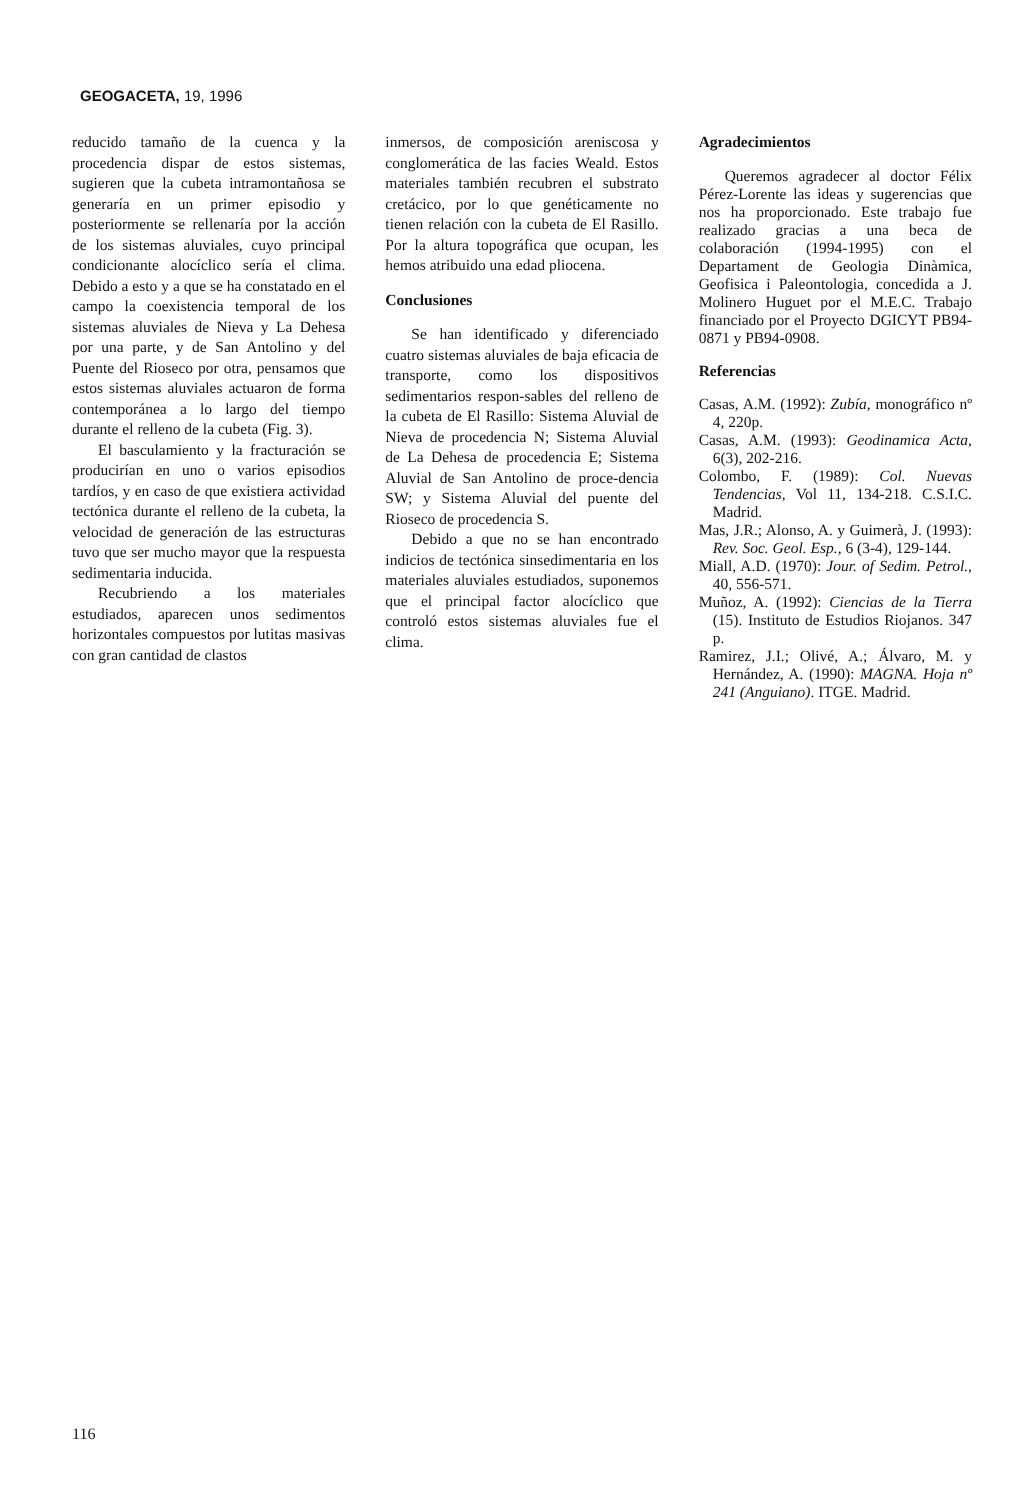GEOGACETA, 19, 1996
reducido tamaño de la cuenca y la procedencia dispar de estos sistemas, sugieren que la cubeta intramontañosa se generaría en un primer episodio y posteriormente se rellenaría por la acción de los sistemas aluviales, cuyo principal condicionante alocíclico sería el clima. Debido a esto y a que se ha constatado en el campo la coexistencia temporal de los sistemas aluviales de Nieva y La Dehesa por una parte, y de San Antolino y del Puente del Rioseco por otra, pensamos que estos sistemas aluviales actuaron de forma contemporánea a lo largo del tiempo durante el relleno de la cubeta (Fig. 3).
El basculamiento y la fracturación se producirían en uno o varios episodios tardíos, y en caso de que existiera actividad tectónica durante el relleno de la cubeta, la velocidad de generación de las estructuras tuvo que ser mucho mayor que la respuesta sedimentaria inducida.
Recubriendo a los materiales estudiados, aparecen unos sedimentos horizontales compuestos por lutitas masivas con gran cantidad de clastos
inmersos, de composición areniscosa y conglomerática de las facies Weald. Estos materiales también recubren el substrato cretácico, por lo que genéticamente no tienen relación con la cubeta de El Rasillo. Por la altura topográfica que ocupan, les hemos atribuido una edad pliocena.
Conclusiones
Se han identificado y diferenciado cuatro sistemas aluviales de baja eficacia de transporte, como los dispositivos sedimentarios respon-sables del relleno de la cubeta de El Rasillo: Sistema Aluvial de Nieva de procedencia N; Sistema Aluvial de La Dehesa de procedencia E; Sistema Aluvial de San Antolino de proce-dencia SW; y Sistema Aluvial del puente del Rioseco de procedencia S.
Debido a que no se han encontrado indicios de tectónica sinsedimentaria en los materiales aluviales estudiados, suponemos que el principal factor alocíclico que controló estos sistemas aluviales fue el clima.
Agradecimientos
Queremos agradecer al doctor Félix Pérez-Lorente las ideas y sugerencias que nos ha proporcionado. Este trabajo fue realizado gracias a una beca de colaboración (1994-1995) con el Departament de Geologia Dinàmica, Geofisica i Paleontologia, concedida a J. Molinero Huguet por el M.E.C. Trabajo financiado por el Proyecto DGICYT PB94-0871 y PB94-0908.
Referencias
Casas, A.M. (1992): Zubía, monográfico nº 4, 220p.
Casas, A.M. (1993): Geodinamica Acta, 6(3), 202-216.
Colombo, F. (1989): Col. Nuevas Tendencias, Vol 11, 134-218. C.S.I.C. Madrid.
Mas, J.R.; Alonso, A. y Guimerà, J. (1993): Rev. Soc. Geol. Esp., 6 (3-4), 129-144.
Miall, A.D. (1970): Jour. of Sedim. Petrol., 40, 556-571.
Muñoz, A. (1992): Ciencias de la Tierra (15). Instituto de Estudios Riojanos. 347 p.
Ramirez, J.I.; Olivé, A.; Álvaro, M. y Hernández, A. (1990): MAGNA. Hoja nº 241 (Anguiano). ITGE. Madrid.
116